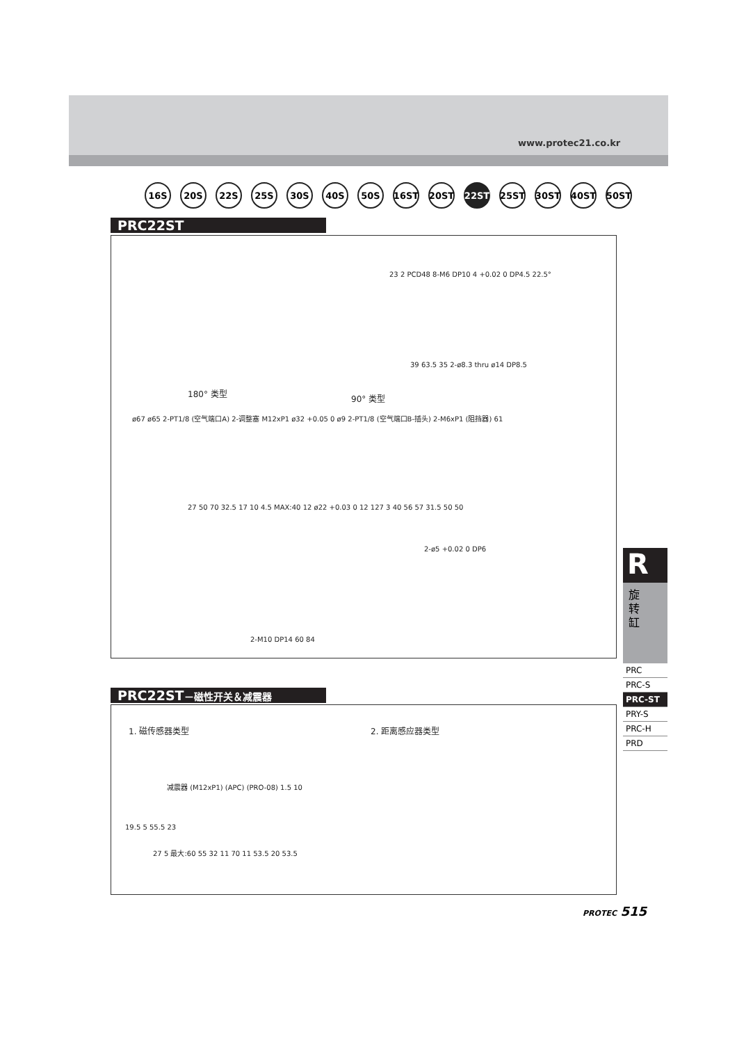www.protec21.co.kr
16S 20S 22S 25S 30S 40S 50S 16ST 20ST 22ST 25ST 30ST 40ST 50ST
PRC22ST
23 2 PCD48 8-M6 DP10 4 +0.02 0 DP4.5 22.5°
180° 类型 90° 类型
39 63.5 35 2-ø8.3 thru ø14 DP8.5
ø67 ø65 2-PT1/8 (空气端口A) 2-调整塞 M12xP1 ø32 +0.05 0 ø9 2-PT1/8 (空气端口B-插头) 2-M6xP1 (阻挡器) 61
27 50 70 32.5 17 10 4.5 MAX:40 12 ø22 +0.03 0 12 127 3 40 56 57 31.5 50 50
2-ø5 +0.02 0 DP6
2-M10 DP14 60 84
PRC22ST－磁性开关＆减震器
1. 磁传感器类型 2. 距离感应器类型
减震器 (M12xP1) (APC) (PRO-08) 1.5 10
19.5 5 55.5 23
27 5 最大:60 55 32 11 70 11 53.5 20 53.5
R
旋
转
缸
PRC
PRC-S
PRC-ST
PRY-S
PRC-H
PRD
PROTEC 515